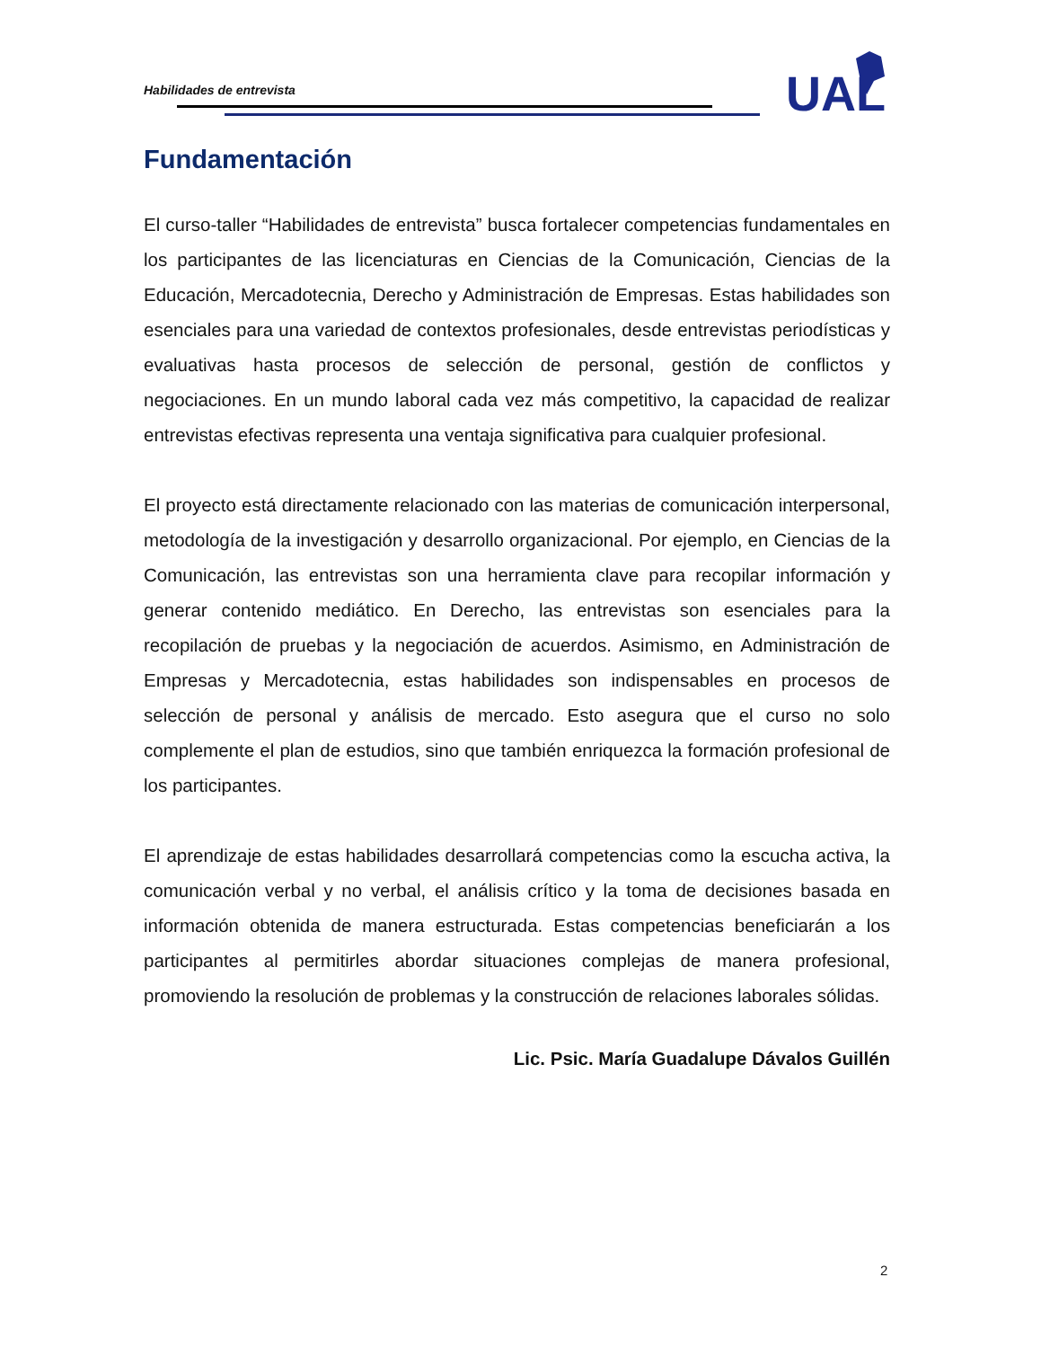Habilidades de entrevista
UAL
Fundamentación
El curso-taller “Habilidades de entrevista” busca fortalecer competencias fundamentales en los participantes de las licenciaturas en Ciencias de la Comunicación, Ciencias de la Educación, Mercadotecnia, Derecho y Administración de Empresas. Estas habilidades son esenciales para una variedad de contextos profesionales, desde entrevistas periodísticas y evaluativas hasta procesos de selección de personal, gestión de conflictos y negociaciones. En un mundo laboral cada vez más competitivo, la capacidad de realizar entrevistas efectivas representa una ventaja significativa para cualquier profesional.
El proyecto está directamente relacionado con las materias de comunicación interpersonal, metodología de la investigación y desarrollo organizacional. Por ejemplo, en Ciencias de la Comunicación, las entrevistas son una herramienta clave para recopilar información y generar contenido mediático. En Derecho, las entrevistas son esenciales para la recopilación de pruebas y la negociación de acuerdos. Asimismo, en Administración de Empresas y Mercadotecnia, estas habilidades son indispensables en procesos de selección de personal y análisis de mercado. Esto asegura que el curso no solo complemente el plan de estudios, sino que también enriquezca la formación profesional de los participantes.
El aprendizaje de estas habilidades desarrollará competencias como la escucha activa, la comunicación verbal y no verbal, el análisis crítico y la toma de decisiones basada en información obtenida de manera estructurada. Estas competencias beneficiarán a los participantes al permitirles abordar situaciones complejas de manera profesional, promoviendo la resolución de problemas y la construcción de relaciones laborales sólidas.
Lic. Psic. María Guadalupe Dávalos Guillén
2